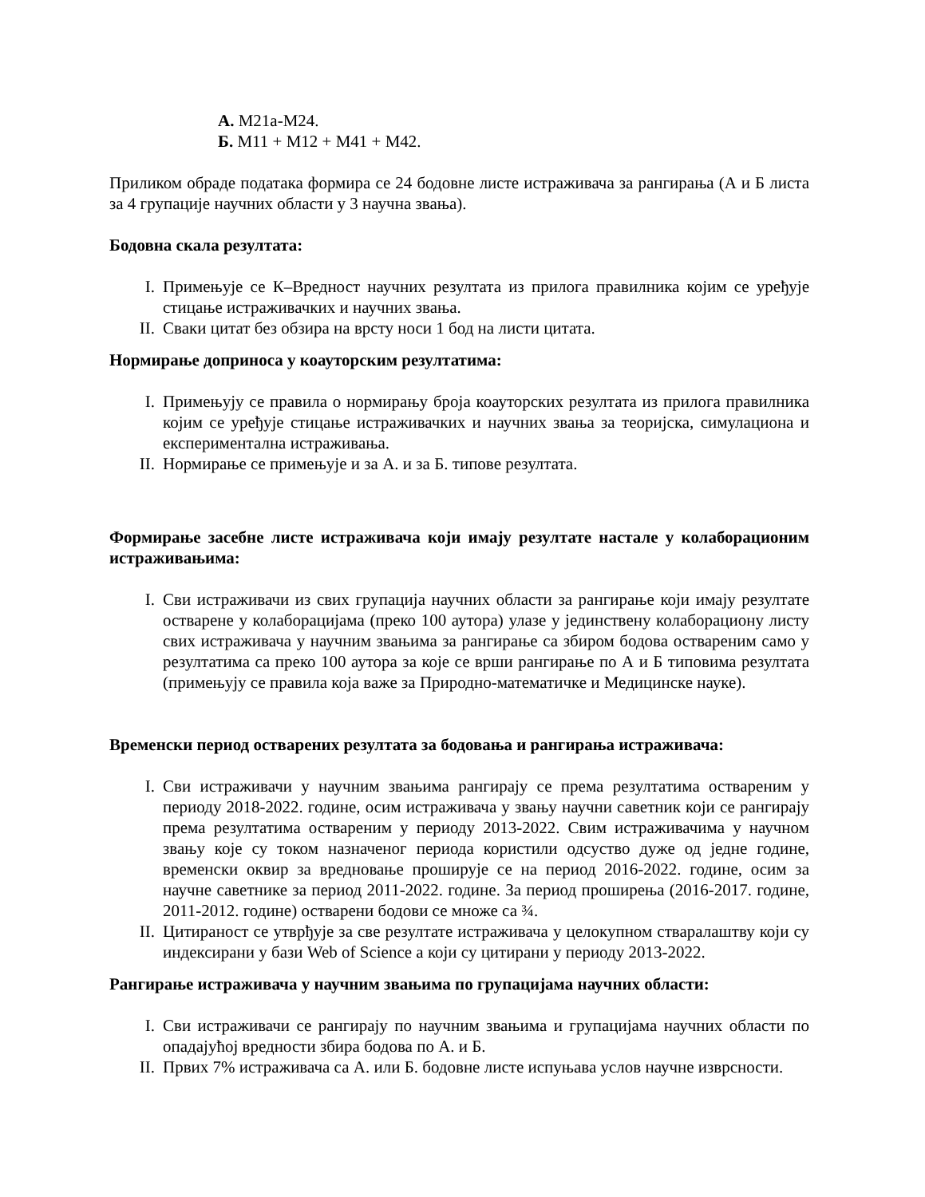А. М21а-М24.
Б. М11 + М12 + М41 + М42.
Приликом обраде података формира се 24 бодовне листе истраживача за рангирања (А и Б листа за 4 групације научних области у 3 научна звања).
Бодовна скала резултата:
I. Примењује се К–Вредност научних резултата из прилога правилника којим се уређује стицање истраживачких и научних звања.
II. Сваки цитат без обзира на врсту носи 1 бод на листи цитата.
Нормирање доприноса у коауторским резултатима:
I. Примењују се правила о нормирању броја коауторских резултата из прилога правилника којим се уређује стицање истраживачких и научних звања за теоријска, симулациона и експериментална истраживања.
II. Нормирање се примењује и за А. и за Б. типове резултата.
Формирање засебне листе истраживача који имају резултате настале у колаборационим истраживањима:
I. Сви истраживачи из свих групација научних области за рангирање који имају резултате остварене у колаборацијама (преко 100 аутора) улазе у јединствену колаборациону листу свих истраживача у научним звањима за рангирање са збиром бодова оствареним само у резултатима са преко 100 аутора за које се врши рангирање по А и Б типовима резултата (примењују се правила која важе за Природно-математичке и Медицинске науке).
Временски период остварених резултата за бодовања и рангирања истраживача:
I. Сви истраживачи у научним звањима рангирају се према резултатима оствареним у периоду 2018-2022. године, осим истраживача у звању научни саветник који се рангирају према резултатима оствареним у периоду 2013-2022. Свим истраживачима у научном звању које су током назначеног периода користили одсуство дуже од једне године, временски оквир за вредновање проширује се на период 2016-2022. године, осим за научне саветнике за период 2011-2022. године. За период проширења (2016-2017. године, 2011-2012. године) остварени бодови се множе са ¾.
II. Цитираност се утврђује за све резултате истраживача у целокупном стваралаштву који су индексирани у бази Web of Science а који су цитирани у периоду 2013-2022.
Рангирање истраживача у научним звањима по групацијама научних области:
I. Сви истраживачи се рангирају по научним звањима и групацијама научних области по опадајућој вредности збира бодова по А. и Б.
II. Првих 7% истраживача са А. или Б. бодовне листе испуњава услов научне изврсности.